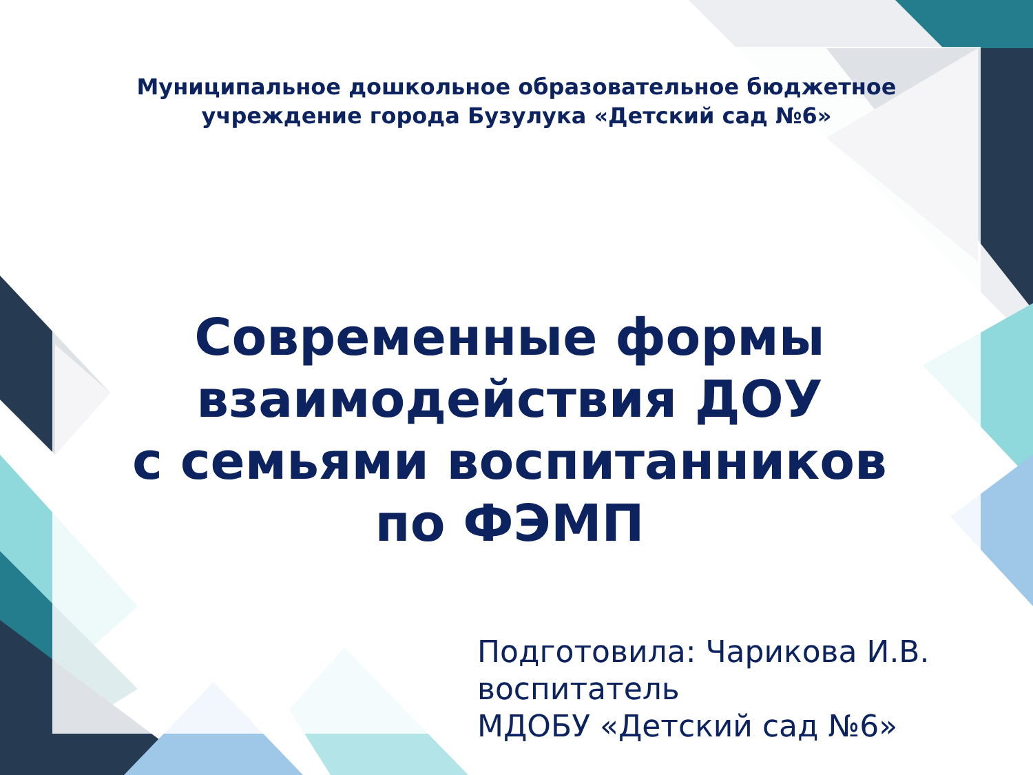Муниципальное дошкольное образовательное бюджетное
учреждение города Бузулука «Детский сад №6»
Современные формы
взаимодействия ДОУ
с семьями воспитанников
по ФЭМП
Подготовила: Чарикова И.В.
воспитатель
МДОБУ «Детский сад №6»